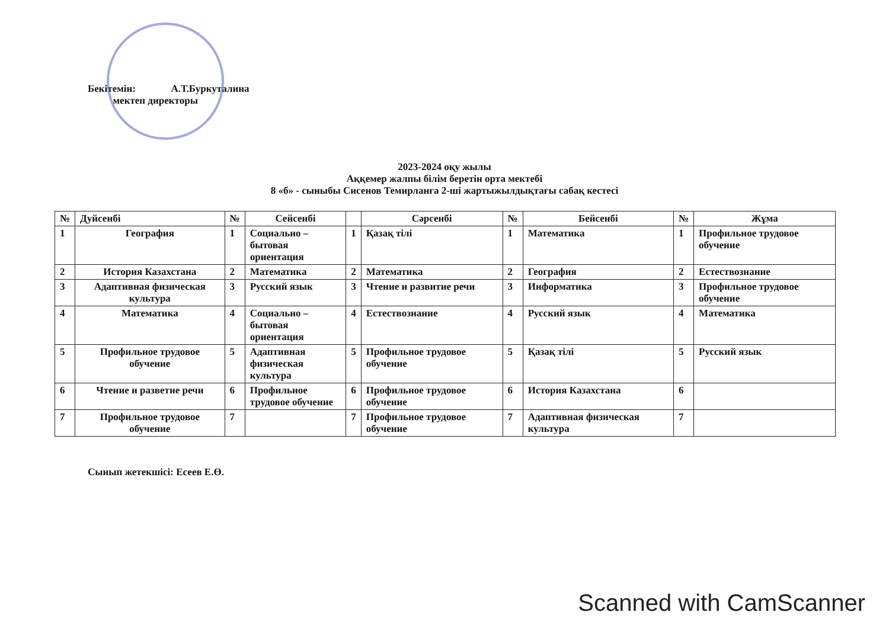Бекітемін: А.Т.Буркуталина
мектеп директоры
2023-2024 оқу жылы
Аққемер жалпы білім беретін орта мектебі
8 «б» - сыныбы Сисенов Темирланға 2-ші жартыжылдықтағы сабақ кестесі
| № | Дуйсенбі | № | Сейсенбі | | Сәрсенбі | № | Бейсенбі | № | Жұма |
| --- | --- | --- | --- | --- | --- | --- | --- | --- | --- |
| 1 | География | 1 | Социально – бытовая ориентация | 1 | Қазақ тілі | 1 | Математика | 1 | Профильное трудовое обучение |
| 2 | История Казахстана | 2 | Математика | 2 | Математика | 2 | География | 2 | Естествознание |
| 3 | Адаптивная физическая культура | 3 | Русский язык | 3 | Чтение и развитие речи | 3 | Информатика | 3 | Профильное трудовое обучение |
| 4 | Математика | 4 | Социально – бытовая ориентация | 4 | Естествознание | 4 | Русский язык | 4 | Математика |
| 5 | Профильное трудовое обучение | 5 | Адаптивная физическая культура | 5 | Профильное трудовое обучение | 5 | Қазақ тілі | 5 | Русский язык |
| 6 | Чтение и разветие речи | 6 | Профильное трудовое обучение | 6 | Профильное трудовое обучение | 6 | История Казахстана | 6 | |
| 7 | Профильное трудовое обучение | 7 | | 7 | Профильное трудовое обучение | 7 | Адаптивная физическая культура | 7 | |
Сынып жетекшісі: Есеев Е.Ө.
Scanned with CamScanner